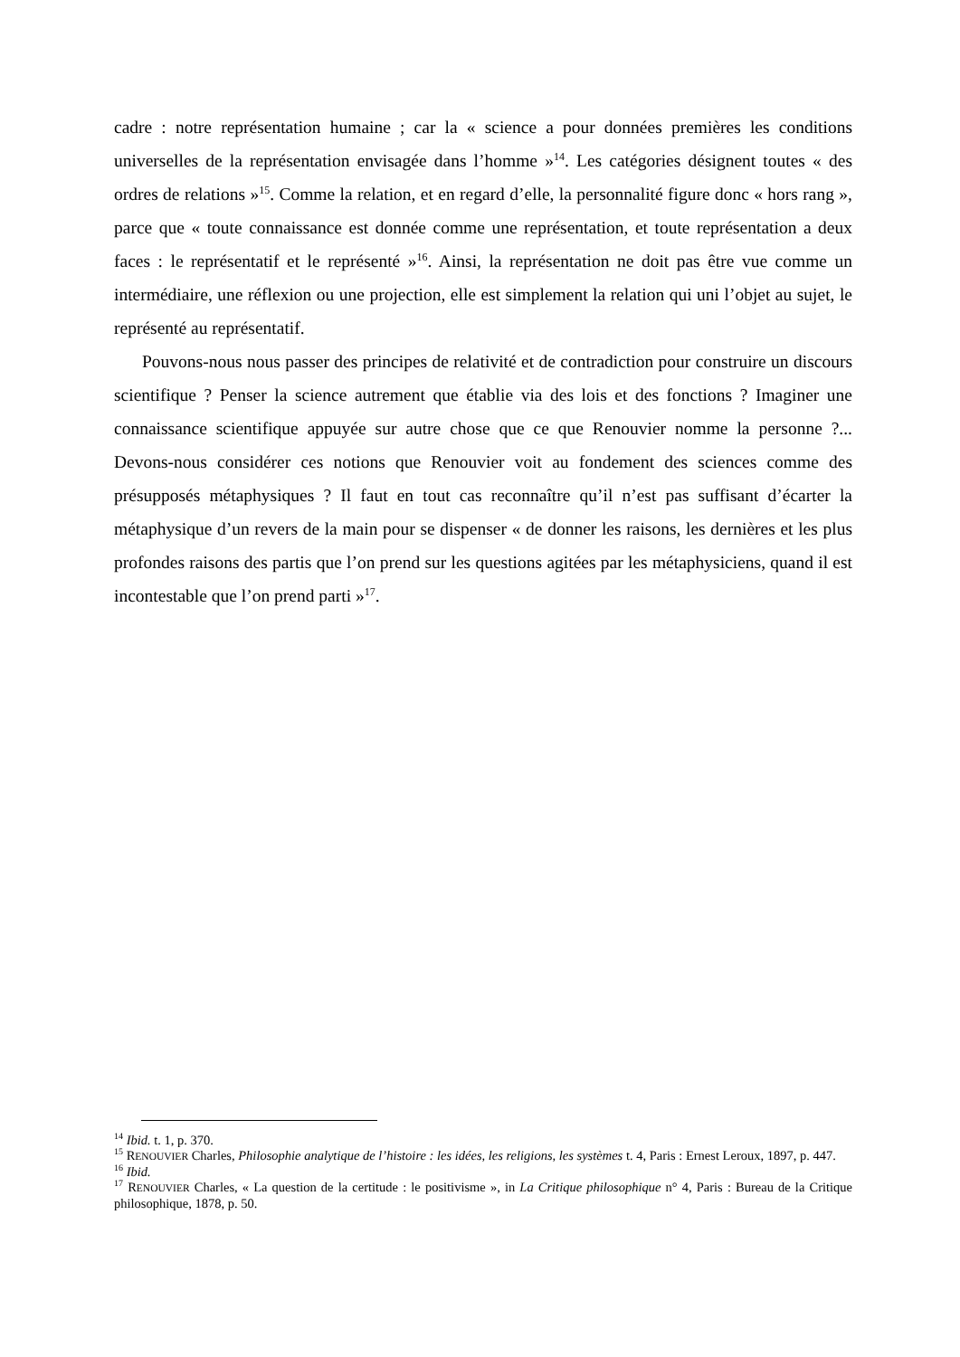cadre : notre représentation humaine ; car la « science a pour données premières les conditions universelles de la représentation envisagée dans l’homme »<sup>14</sup>. Les catégories désignent toutes « des ordres de relations »<sup>15</sup>. Comme la relation, et en regard d’elle, la personnalité figure donc « hors rang », parce que « toute connaissance est donnée comme une représentation, et toute représentation a deux faces : le représentatif et le représenté »<sup>16</sup>. Ainsi, la représentation ne doit pas être vue comme un intermédiaire, une réflexion ou une projection, elle est simplement la relation qui uni l’objet au sujet, le représenté au représentatif.
Pouvons-nous nous passer des principes de relativité et de contradiction pour construire un discours scientifique ? Penser la science autrement que établie via des lois et des fonctions ? Imaginer une connaissance scientifique appuyée sur autre chose que ce que Renouvier nomme la personne ?... Devons-nous considérer ces notions que Renouvier voit au fondement des sciences comme des présupposés métaphysiques ? Il faut en tout cas reconnaître qu’il n’est pas suffisant d’écarter la métaphysique d’un revers de la main pour se dispenser « de donner les raisons, les dernières et les plus profondes raisons des partis que l’on prend sur les questions agitées par les métaphysiciens, quand il est incontestable que l’on prend parti »<sup>17</sup>.
<sup>14</sup> Ibid. t. 1, p. 370.
<sup>15</sup> RENOUVIER Charles, Philosophie analytique de l’histoire : les idées, les religions, les systèmes t. 4, Paris : Ernest Leroux, 1897, p. 447.
<sup>16</sup> Ibid.
<sup>17</sup> RENOUVIER Charles, « La question de la certitude : le positivisme », in La Critique philosophique n° 4, Paris : Bureau de la Critique philosophique, 1878, p. 50.